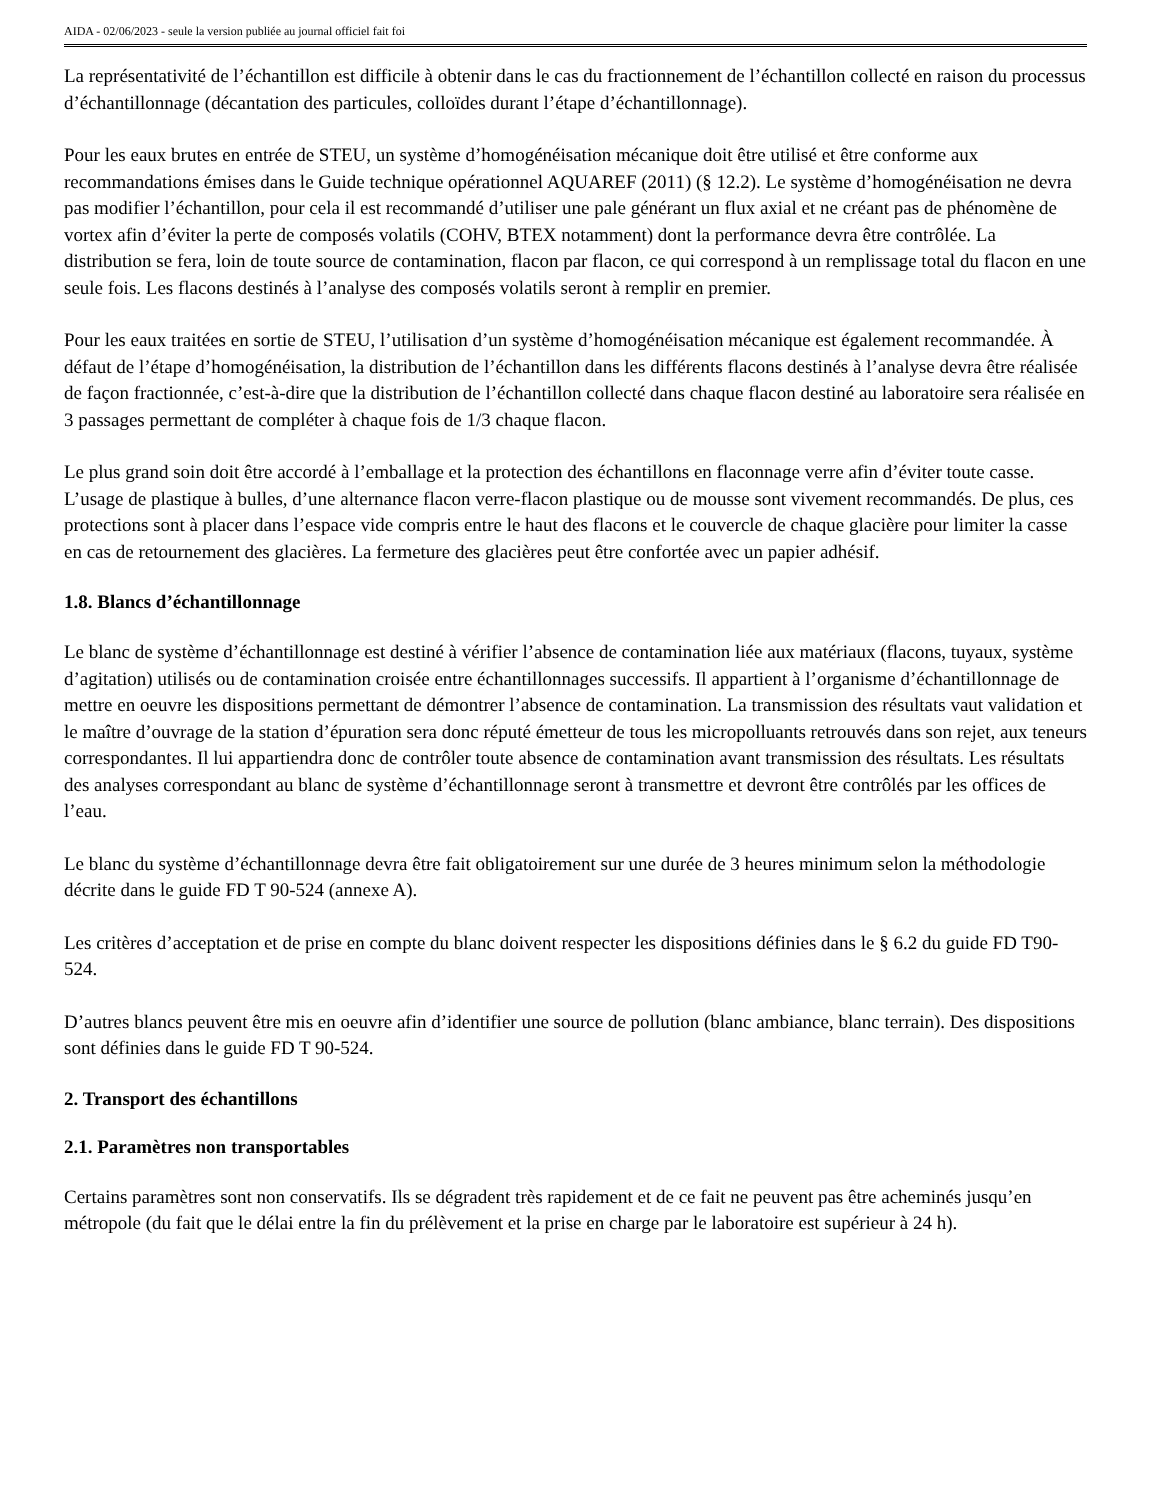AIDA - 02/06/2023 - seule la version publiée au journal officiel fait foi
La représentativité de l’échantillon est difficile à obtenir dans le cas du fractionnement de l’échantillon collecté en raison du processus d’échantillonnage (décantation des particules, colloïdes durant l’étape d’échantillonnage).
Pour les eaux brutes en entrée de STEU, un système d’homogénéisation mécanique doit être utilisé et être conforme aux recommandations émises dans le Guide technique opérationnel AQUAREF (2011) (§ 12.2). Le système d’homogénéisation ne devra pas modifier l’échantillon, pour cela il est recommandé d’utiliser une pale générant un flux axial et ne créant pas de phénomène de vortex afin d’éviter la perte de composés volatils (COHV, BTEX notamment) dont la performance devra être contrôlée. La distribution se fera, loin de toute source de contamination, flacon par flacon, ce qui correspond à un remplissage total du flacon en une seule fois. Les flacons destinés à l’analyse des composés volatils seront à remplir en premier.
Pour les eaux traitées en sortie de STEU, l’utilisation d’un système d’homogénéisation mécanique est également recommandée. À défaut de l’étape d’homogénéisation, la distribution de l’échantillon dans les différents flacons destinés à l’analyse devra être réalisée de façon fractionnée, c’est-à-dire que la distribution de l’échantillon collecté dans chaque flacon destiné au laboratoire sera réalisée en 3 passages permettant de compléter à chaque fois de 1/3 chaque flacon.
Le plus grand soin doit être accordé à l’emballage et la protection des échantillons en flaconnage verre afin d’éviter toute casse. L’usage de plastique à bulles, d’une alternance flacon verre-flacon plastique ou de mousse sont vivement recommandés. De plus, ces protections sont à placer dans l’espace vide compris entre le haut des flacons et le couvercle de chaque glacière pour limiter la casse en cas de retournement des glacières. La fermeture des glacières peut être confortée avec un papier adhésif.
1.8. Blancs d’échantillonnage
Le blanc de système d’échantillonnage est destiné à vérifier l’absence de contamination liée aux matériaux (flacons, tuyaux, système d’agitation) utilisés ou de contamination croisée entre échantillonnages successifs. Il appartient à l’organisme d’échantillonnage de mettre en oeuvre les dispositions permettant de démontrer l’absence de contamination. La transmission des résultats vaut validation et le maître d’ouvrage de la station d’épuration sera donc réputé émetteur de tous les micropolluants retrouvés dans son rejet, aux teneurs correspondantes. Il lui appartiendra donc de contrôler toute absence de contamination avant transmission des résultats. Les résultats des analyses correspondant au blanc de système d’échantillonnage seront à transmettre et devront être contrôlés par les offices de l’eau.
Le blanc du système d’échantillonnage devra être fait obligatoirement sur une durée de 3 heures minimum selon la méthodologie décrite dans le guide FD T 90-524 (annexe A).
Les critères d’acceptation et de prise en compte du blanc doivent respecter les dispositions définies dans le § 6.2 du guide FD T90-524.
D’autres blancs peuvent être mis en oeuvre afin d’identifier une source de pollution (blanc ambiance, blanc terrain). Des dispositions sont définies dans le guide FD T 90-524.
2. Transport des échantillons
2.1. Paramètres non transportables
Certains paramètres sont non conservatifs. Ils se dégradent très rapidement et de ce fait ne peuvent pas être acheminés jusqu’en métropole (du fait que le délai entre la fin du prélèvement et la prise en charge par le laboratoire est supérieur à 24 h).